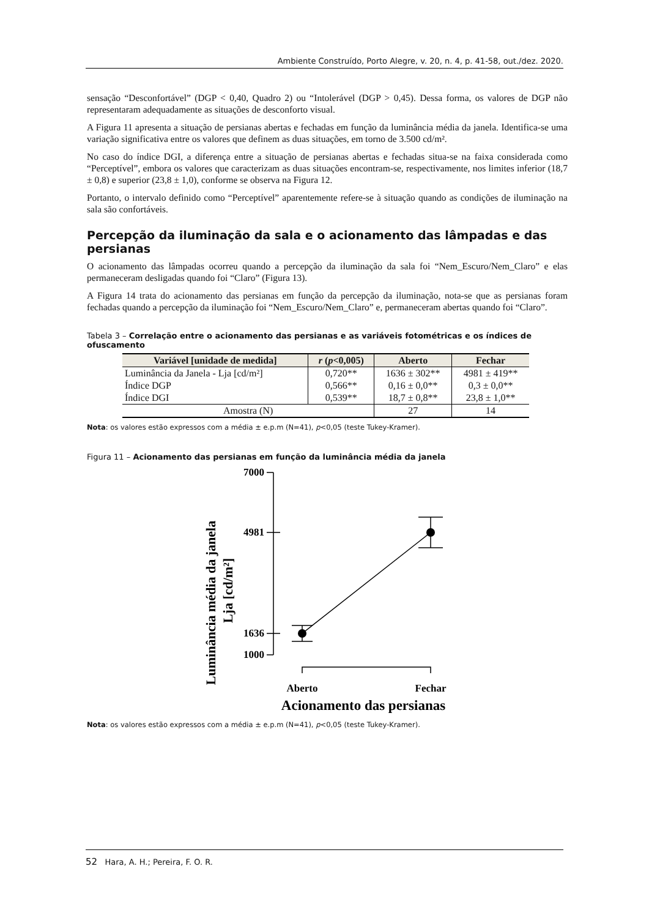Ambiente Construído, Porto Alegre, v. 20, n. 4, p. 41-58, out./dez. 2020.
sensação “Desconfortável” (DGP < 0,40, Quadro 2) ou “Intolerável (DGP > 0,45). Dessa forma, os valores de DGP não representaram adequadamente as situações de desconforto visual.
A Figura 11 apresenta a situação de persianas abertas e fechadas em função da luminância média da janela. Identifica-se uma variação significativa entre os valores que definem as duas situações, em torno de 3.500 cd/m².
No caso do índice DGI, a diferença entre a situação de persianas abertas e fechadas situa-se na faixa considerada como “Perceptível”, embora os valores que caracterizam as duas situações encontram-se, respectivamente, nos limites inferior (18,7 ± 0,8) e superior (23,8 ± 1,0), conforme se observa na Figura 12.
Portanto, o intervalo definido como “Perceptível” aparentemente refere-se à situação quando as condições de iluminação na sala são confortáveis.
Percepção da iluminação da sala e o acionamento das lâmpadas e das persianas
O acionamento das lâmpadas ocorreu quando a percepção da iluminação da sala foi “Nem_Escuro/Nem_Claro” e elas permaneceram desligadas quando foi “Claro” (Figura 13).
A Figura 14 trata do acionamento das persianas em função da percepção da iluminação, nota-se que as persianas foram fechadas quando a percepção da iluminação foi “Nem_Escuro/Nem_Claro” e, permaneceram abertas quando foi “Claro”.
Tabela 3 – Correlação entre o acionamento das persianas e as variáveis fotométricas e os índices de ofuscamento
| Variável [unidade de medida] | r ( p <0,005) | Aberto | Fechar |
| --- | --- | --- | --- |
| Luminância da Janela - Lja [cd/m²] | 0,720** | 1636 ± 302** | 4981 ± 419** |
| Índice DGP | 0,566** | 0,16 ± 0,0** | 0,3 ± 0,0** |
| Índice DGI | 0,539** | 18,7 ± 0,8** | 23,8 ± 1,0** |
| Amostra (N) | | 27 | 14 |
Nota: os valores estão expressos com a média ± e.p.m (N=41), p<0,05 (teste Tukey-Kramer).
Figura 11 – Acionamento das persianas em função da luminância média da janela
Luminância média da janela
Lja [cd/m²]
7000
4981
1636
1000
Aberto
Fechar
Acionamento das persianas
Nota: os valores estão expressos com a média ± e.p.m (N=41), p<0,05 (teste Tukey-Kramer).
52 Hara, A. H.; Pereira, F. O. R.